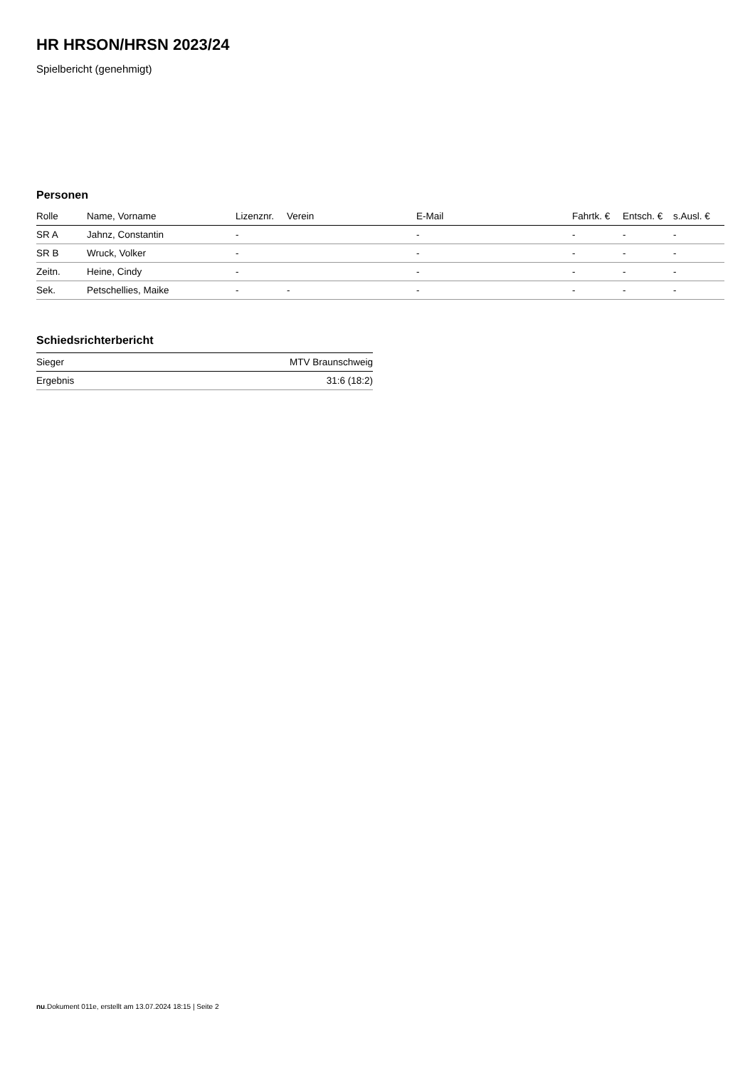HR HRSON/HRSN 2023/24
Spielbericht (genehmigt)
Personen
| Rolle | Name, Vorname | Lizenznr. | Verein | E-Mail | Fahrtk. € | Entsch. € | s.Ausl. € |
| --- | --- | --- | --- | --- | --- | --- | --- |
| SR A | Jahnz, Constantin | - | | - | - | - | - |
| SR B | Wruck, Volker | - | | - | - | - | - |
| Zeitn. | Heine, Cindy | - | | - | - | - | - |
| Sek. | Petschellies, Maike | - | - | - | - | - | - |
Schiedsrichterbericht
| Sieger | MTV Braunschweig |
| Ergebnis | 31:6 (18:2) |
nu.Dokument 011e, erstellt am 13.07.2024 18:15 | Seite 2